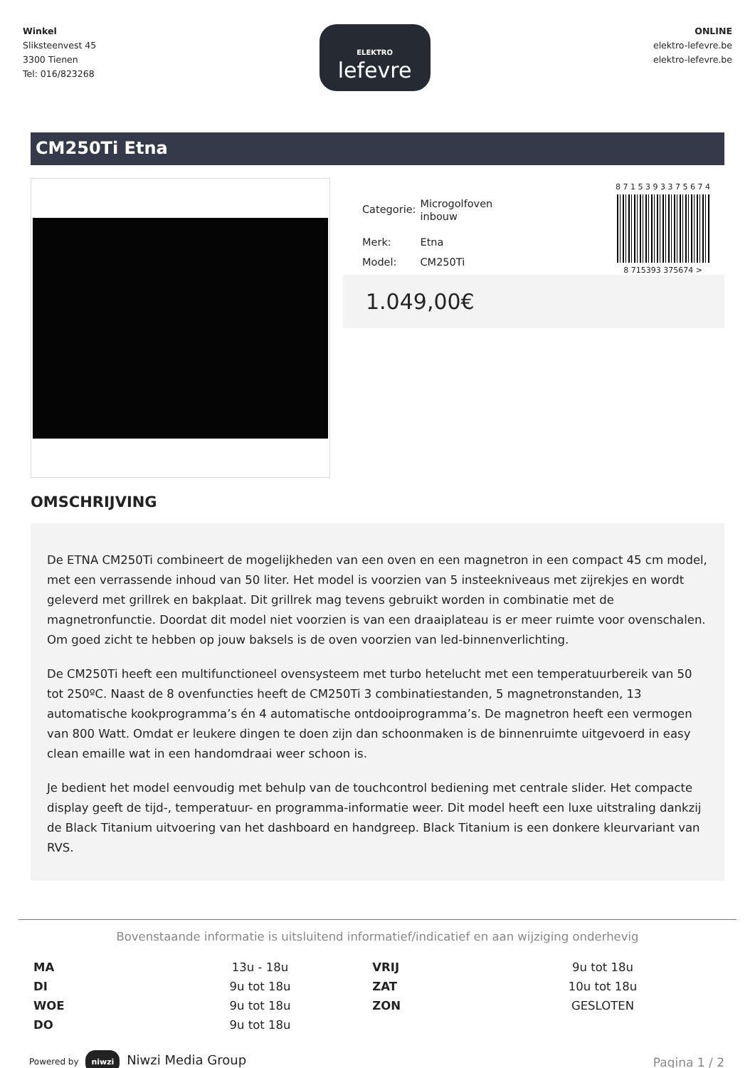Winkel
Sliksteenvest 45
3300 Tienen
Tel: 016/823268
ELEKTRO
lefevre
ONLINE
elektro-lefevre.be
elektro-lefevre.be
CM250Ti Etna
| Categorie: | Microgolfoven inbouw |
| Merk: | Etna |
| Model: | CM250Ti |
8 7 1 5 3 9 3 3 7 5 6 7 4
8 715393 375674 >
1.049,00€
OMSCHRIJVING
De ETNA CM250Ti combineert de mogelijkheden van een oven en een magnetron in een compact 45 cm model, met een verrassende inhoud van 50 liter. Het model is voorzien van 5 insteekniveaus met zijrekjes en wordt geleverd met grillrek en bakplaat. Dit grillrek mag tevens gebruikt worden in combinatie met de magnetronfunctie. Doordat dit model niet voorzien is van een draaiplateau is er meer ruimte voor ovenschalen. Om goed zicht te hebben op jouw baksels is de oven voorzien van led-binnenverlichting.
De CM250Ti heeft een multifunctioneel ovensysteem met turbo hetelucht met een temperatuurbereik van 50 tot 250ºC. Naast de 8 ovenfuncties heeft de CM250Ti 3 combinatiestanden, 5 magnetronstanden, 13 automatische kookprogramma’s én 4 automatische ontdooiprogramma’s. De magnetron heeft een vermogen van 800 Watt. Omdat er leukere dingen te doen zijn dan schoonmaken is de binnenruimte uitgevoerd in easy clean emaille wat in een handomdraai weer schoon is.
Je bedient het model eenvoudig met behulp van de touchcontrol bediening met centrale slider. Het compacte display geeft de tijd-, temperatuur- en programma-informatie weer. Dit model heeft een luxe uitstraling dankzij de Black Titanium uitvoering van het dashboard en handgreep. Black Titanium is een donkere kleurvariant van RVS.
Bovenstaande informatie is uitsluitend informatief/indicatief en aan wijziging onderhevig
| MA | 13u - 18u | VRIJ | 9u tot 18u |
| DI | 9u tot 18u | ZAT | 10u tot 18u |
| WOE | 9u tot 18u | ZON | GESLOTEN |
| DO | 9u tot 18u | | |
Powered by niwzi Niwzi Media Group
Pagina 1 / 2